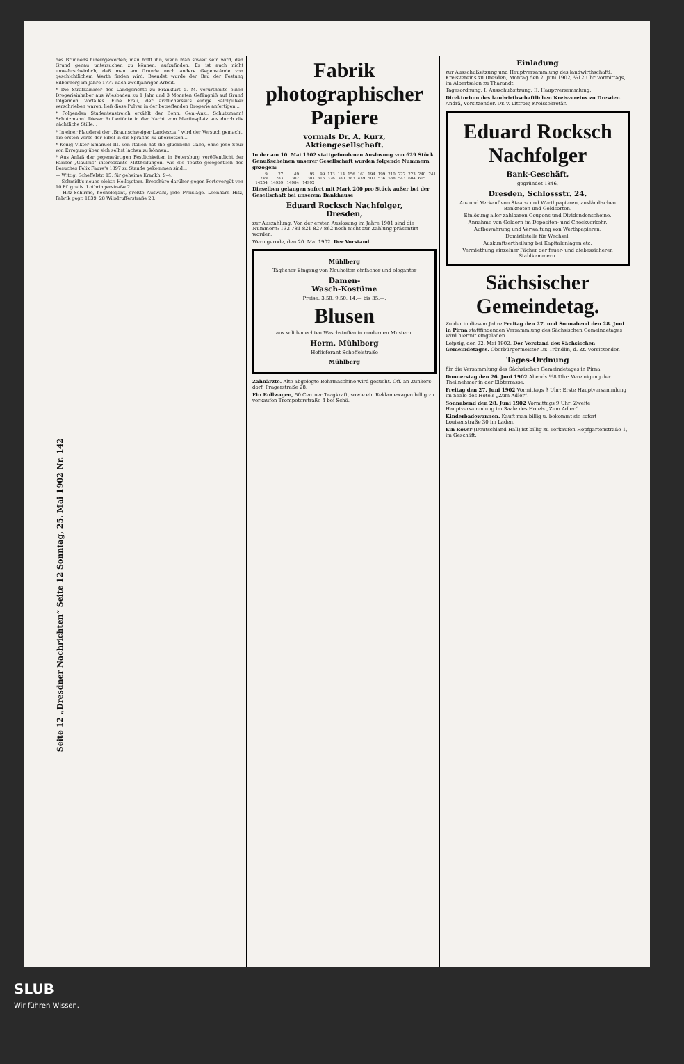Seite 12 „Dresdner Nachrichten“ Seite 12 Sonntag, 25. Mai 1902 Nr. 142
des Brunnens hineingeworfen; man hofft ihn, wenn man soweit sein wird, den Grund genau untersuchen zu können, aufzufinden. Es ist auch nicht unwahrscheinlich, daß man am Grunde noch andere Gegenstände von geschichtlichem Werth finden wird. Beendet wurde der Bau der Festung Silberberg im Jahre 1777 nach zwölfjähriger Arbeit.
* Die Strafkammer des Landgerichts zu Frankfurt a. M. verurtheilte einen Drogerieinhaber aus Wiesbaden zu 1 Jahr und 3 Monaten Gefängniß auf Grund folgenden Vorfalles. Eine Frau, der ärztlicherseits einige Salolpulver verschrieben waren, ließ diese Pulver in der betreffenden Drogerie anfertigen...
* Folgenden Studentenstreich erzählt der Bonn. Gen.-Anz.: Schutzmann! Schutzmann! Dieser Ruf ertönte in der Nacht vom Martinsplatz aus durch die nächtliche Stille...
* In einer Plauderei der „Braunschweiger Landeszta.“ wird der Versuch gemacht, die ersten Verse der Bibel in die Sprache zu übersetzen...
* König Viktor Emanuel III. von Italien hat die glückliche Gabe, ohne jede Spur von Erregung über sich selbst lachen zu können...
* Aus Anlaß der gegenwärtigen Festlichkeiten in Petersburg veröffentlicht der Pariser „Gaulois“ interessante Mittheilungen, wie die Toaste gelegentlich des Besuches Felix Faure's 1897 zu Stande gekommen sind...
— Wittig, Scheffelstr. 15, für geheime Krankh. 9–4.
— Schmidt's neues elektr. Heilsystem. Broschüre darüber gegen Portovergüt von 10 Pf. gratis. Lothringerstraße 2.
— Hitz-Schirme, hochelegant, größte Auswahl, jede Preislage. Leonhard Hitz, Fabrik gegr. 1839, 28 Wilsdrufferstraße 28.
Fabrik
photographischer Papiere
vormals Dr. A. Kurz,
Aktiengesellschaft.
In der am 10. Mai 1902 stattgefundenen Auslosung von 629 Stück Genußscheinen unserer Gesellschaft wurden folgende Nummern gezogen:
| 9 | 27 | 49 | 95 | 99 | 113 | 114 | 156 | 161 | 194 | 199 | 210 | 222 | 223 | 240 | 241 |
| 249 | 283 | 302 | 303 | 316 | 376 | 380 | 383 | 439 | 507 | 536 | 538 | 543 | 604 | 605 | |
| 14254 | 14959 | 14984 | 14992 | | | | | | | | | | | | |
Dieselben gelangen sofort mit Mark 200 pro Stück außer bei der Gesellschaft bei unserem Bankhause
Eduard Rocksch Nachfolger,
Dresden,
zur Auszahlung. Von der ersten Auslosung im Jahre 1901 sind die Nummern: 133 781 821 827 862 noch nicht zur Zahlung präsentirt worden.
Wernigerode, den 20. Mai 1902. Der Vorstand.
Mühlberg
Täglicher Eingang von Neuheiten einfacher und eleganter
Damen-
Wasch-Kostüme
Preise: 3.50, 9.50, 14.— bis 35.—.
Blusen
aus soliden echten Waschstoffen in modernen Mustern.
Herm. Mühlberg
Hoflieferant Scheffelstraße
Mühlberg
Zahnärzte. Alte abgelegte Bohrmaschine wird gesucht. Off. an Zunkers-dorf, Pragerstraße 28.
Ein Rollwagen, 50 Centner Tragkraft, sowie ein Reklamewagen billig zu verkaufen Trompeterstraße 4 bei Schö.
Einladung
zur Ausschußsitzung und Hauptversammlung des landwirthschaftl. Kreisvereins zu Dresden, Montag den 2. Juni 1902, ½12 Uhr Vormittags, im Albertsalon zu Tharandt.
Tagesordnung: I. Ausschußsitzung. II. Hauptversammlung.
Direktorium des landwirthschaftlichen Kreisvereins zu Dresden. Andrä, Vorsitzender. Dr. v. Littrow, Kreissekretär.
Eduard Rocksch Nachfolger
Bank-Geschäft,
gegründet 1846,
Dresden, Schlossstr. 24.
An- und Verkauf von Staats- und Werthpapieren, ausländischen Banknoten und Geldsorten.
Einlösung aller zahlbaren Coupons und Dividendenscheine.
Annahme von Geldern im Depositen- und Checkverkehr.
Aufbewahrung und Verwaltung von Werthpapieren.
Domizilstelle für Wechsel.
Auskunftsertheilung bei Kapitalanlagen etc.
Vermiethung einzelner Fächer der feuer- und diebessicheren Stahlkammern.
Sächsischer Gemeindetag.
Zu der in diesem Jahre Freitag den 27. und Sonnabend den 28. Juni in Pirna stattfindenden Versammlung des Sächsischen Gemeindetages wird hiermit eingeladen.
Leipzig, den 22. Mai 1902. Der Vorstand des Sächsischen Gemeindetages. Oberbürgermeister Dr. Tröndlin, d. Zt. Vorsitzender.
Tages-Ordnung
für die Versammlung des Sächsischen Gemeindetages in Pirna
Donnerstag den 26. Juni 1902 Abends ½8 Uhr: Vereinigung der Theilnehmer in der Elbterrasse.
Freitag den 27. Juni 1902 Vormittags 9 Uhr: Erste Hauptversammlung im Saale des Hotels „Zum Adler“.
Sonnabend den 28. Juni 1902 Vormittags 9 Uhr: Zweite Hauptversammlung im Saale des Hotels „Zum Adler“.
Kinderbadewannen. Kauft man billig u. bekommt sie sofort Louisenstraße 30 im Laden.
Ein Rover (Deutschland Hall) ist billig zu verkaufen Hopfgartenstraße 1, im Geschäft.
SLUB
Wir führen Wissen.